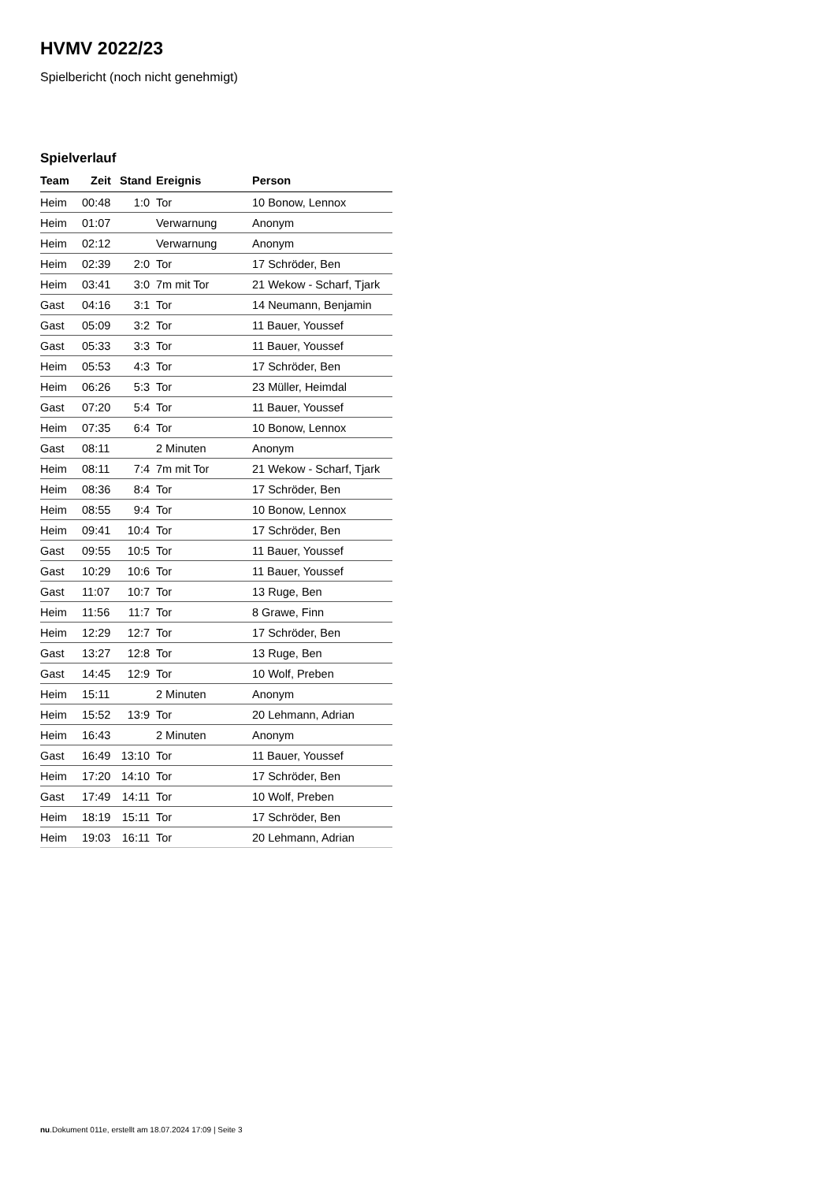HVMV 2022/23
Spielbericht (noch nicht genehmigt)
Spielverlauf
| Team | Zeit | Stand | Ereignis | Person |
| --- | --- | --- | --- | --- |
| Heim | 00:48 | 1:0 | Tor | 10 Bonow, Lennox |
| Heim | 01:07 | | Verwarnung | Anonym |
| Heim | 02:12 | | Verwarnung | Anonym |
| Heim | 02:39 | 2:0 | Tor | 17 Schröder, Ben |
| Heim | 03:41 | 3:0 | 7m mit Tor | 21 Wekow - Scharf, Tjark |
| Gast | 04:16 | 3:1 | Tor | 14 Neumann, Benjamin |
| Gast | 05:09 | 3:2 | Tor | 11 Bauer, Youssef |
| Gast | 05:33 | 3:3 | Tor | 11 Bauer, Youssef |
| Heim | 05:53 | 4:3 | Tor | 17 Schröder, Ben |
| Heim | 06:26 | 5:3 | Tor | 23 Müller, Heimdal |
| Gast | 07:20 | 5:4 | Tor | 11 Bauer, Youssef |
| Heim | 07:35 | 6:4 | Tor | 10 Bonow, Lennox |
| Gast | 08:11 | | 2 Minuten | Anonym |
| Heim | 08:11 | 7:4 | 7m mit Tor | 21 Wekow - Scharf, Tjark |
| Heim | 08:36 | 8:4 | Tor | 17 Schröder, Ben |
| Heim | 08:55 | 9:4 | Tor | 10 Bonow, Lennox |
| Heim | 09:41 | 10:4 | Tor | 17 Schröder, Ben |
| Gast | 09:55 | 10:5 | Tor | 11 Bauer, Youssef |
| Gast | 10:29 | 10:6 | Tor | 11 Bauer, Youssef |
| Gast | 11:07 | 10:7 | Tor | 13 Ruge, Ben |
| Heim | 11:56 | 11:7 | Tor | 8 Grawe, Finn |
| Heim | 12:29 | 12:7 | Tor | 17 Schröder, Ben |
| Gast | 13:27 | 12:8 | Tor | 13 Ruge, Ben |
| Gast | 14:45 | 12:9 | Tor | 10 Wolf, Preben |
| Heim | 15:11 | | 2 Minuten | Anonym |
| Heim | 15:52 | 13:9 | Tor | 20 Lehmann, Adrian |
| Heim | 16:43 | | 2 Minuten | Anonym |
| Gast | 16:49 | 13:10 | Tor | 11 Bauer, Youssef |
| Heim | 17:20 | 14:10 | Tor | 17 Schröder, Ben |
| Gast | 17:49 | 14:11 | Tor | 10 Wolf, Preben |
| Heim | 18:19 | 15:11 | Tor | 17 Schröder, Ben |
| Heim | 19:03 | 16:11 | Tor | 20 Lehmann, Adrian |
nu.Dokument 011e, erstellt am 18.07.2024 17:09 | Seite 3